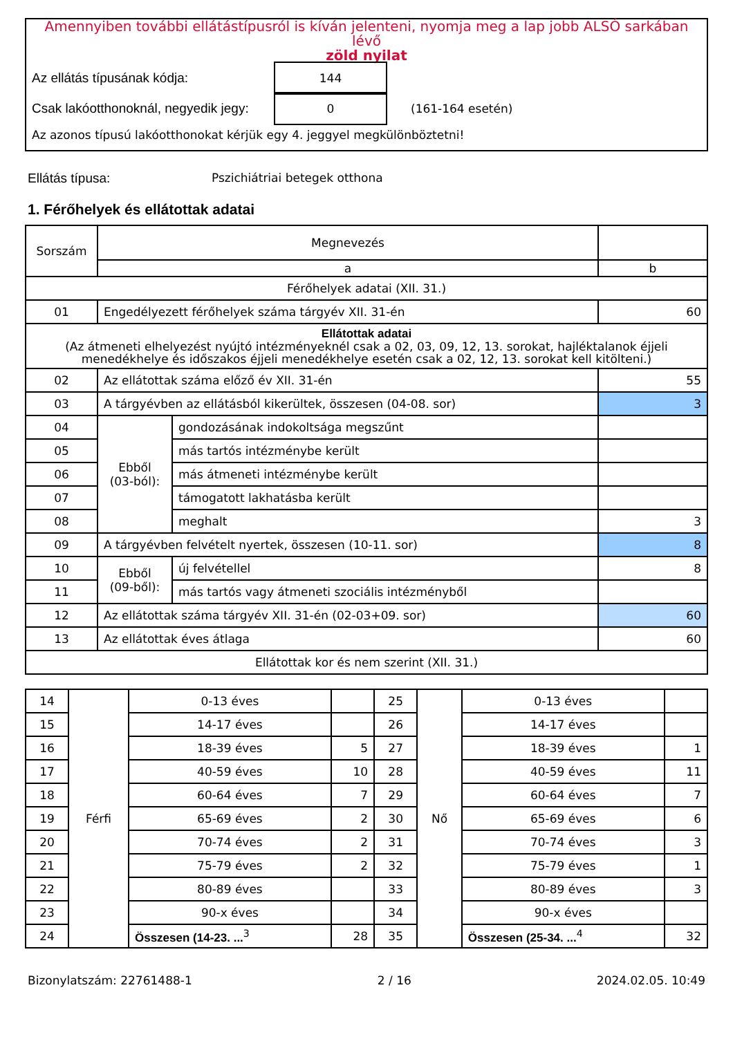Amennyiben további ellátástípusról is kíván jelenteni, nyomja meg a lap jobb ALSÓ sarkában lévő
zöld nyilat
Az ellátás típusának kódja:
144
Csak lakóotthonoknál, negyedik jegy:
0
(161-164 esetén)
Az azonos típusú lakóotthonokat kérjük egy 4. jeggyel megkülönböztetni!
Ellátás típusa: Pszichiátriai betegek otthona
1. Férőhelyek és ellátottak adatai
| Sorszám | Megnevezés | | |
| --- | --- | --- | --- |
| | a | | b |
| Férőhelyek adatai (XII. 31.) | | | |
| 01 | Engedélyezett férőhelyek száma tárgyév XII. 31-én | | 60 |
| Ellátottak adatai (Az átmeneti elhelyezést nyújtó intézményeknél csak a 02, 03, 09, 12, 13. sorokat, hajléktalanok éjjeli menedékhelye és időszakos éjjeli menedékhelye esetén csak a 02, 12, 13. sorokat kell kitölteni.) | | | |
| 02 | Az ellátottak száma előző év XII. 31-én | | 55 |
| 03 | A tárgyévben az ellátásból kikerültek, összesen (04-08. sor) | | 3 |
| 04 | Ebből (03-ból): | gondozásának indokoltsága megszűnt | |
| 05 | | más tartós intézménybe került | |
| 06 | | más átmeneti intézménybe került | |
| 07 | | támogatott lakhatásba került | |
| 08 | | meghalt | 3 |
| 09 | A tárgyévben felvételt nyertek, összesen (10-11. sor) | | 8 |
| 10 | Ebből (09-ből): | új felvétellel | 8 |
| 11 | | más tartós vagy átmeneti szociális intézményből | |
| 12 | Az ellátottak száma tárgyév XII. 31-én (02-03+09. sor) | | 60 |
| 13 | Az ellátottak éves átlaga | | 60 |
| Ellátottak kor és nem szerint (XII. 31.) | | | |
| 14 | Férfi | 0-13 éves | | 25 | Nő | 0-13 éves | |
| 15 | | 14-17 éves | | 26 | | 14-17 éves | |
| 16 | | 18-39 éves | 5 | 27 | | 18-39 éves | 1 |
| 17 | | 40-59 éves | 10 | 28 | | 40-59 éves | 11 |
| 18 | | 60-64 éves | 7 | 29 | | 60-64 éves | 7 |
| 19 | | 65-69 éves | 2 | 30 | | 65-69 éves | 6 |
| 20 | | 70-74 éves | 2 | 31 | | 70-74 éves | 3 |
| 21 | | 75-79 éves | 2 | 32 | | 75-79 éves | 1 |
| 22 | | 80-89 éves | | 33 | | 80-89 éves | 3 |
| 23 | | 90-x éves | | 34 | | 90-x éves | |
| 24 | | Összesen (14-23. ...<sup>3</sup> | 28 | 35 | | Összesen (25-34. ...<sup>4</sup> | 32 |
Bizonylatszám: 22761488-1 2 / 16 2024.02.05. 10:49